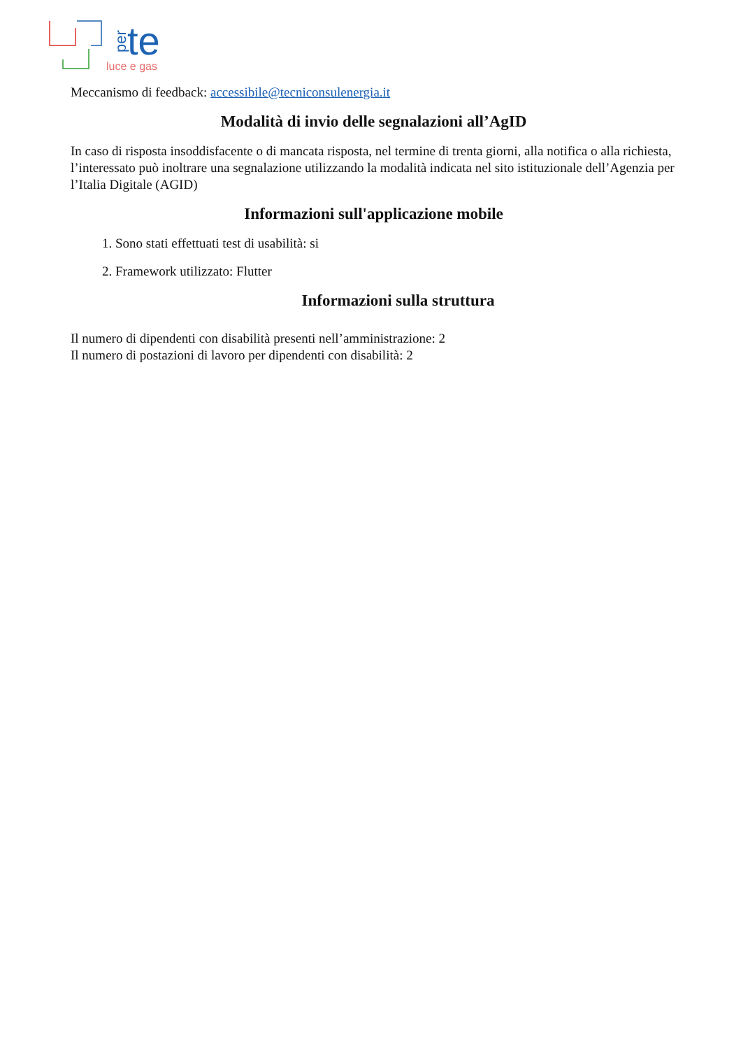per
te
luce e gas
Meccanismo di feedback: accessibile@tecniconsulenergia.it
Modalità di invio delle segnalazioni all’AgID
In caso di risposta insoddisfacente o di mancata risposta, nel termine di trenta giorni, alla notifica o alla richiesta, l’interessato può inoltrare una segnalazione utilizzando la modalità indicata nel sito istituzionale dell’Agenzia per l’Italia Digitale (AGID)
Informazioni sull'applicazione mobile
1. Sono stati effettuati test di usabilità: si
2. Framework utilizzato: Flutter
Informazioni sulla struttura
Il numero di dipendenti con disabilità presenti nell’amministrazione: 2
Il numero di postazioni di lavoro per dipendenti con disabilità: 2